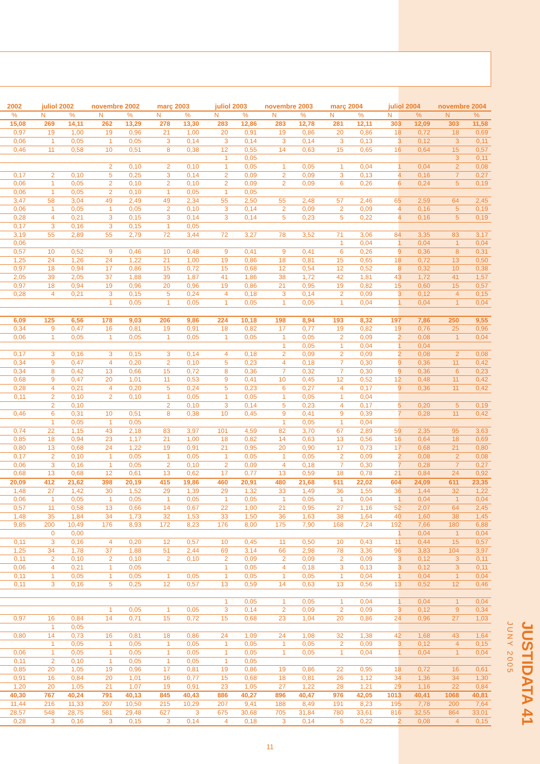| 2002 | juliol 2002 | | novembre 2002 | | març 2003 | | juliol 2003 | | novembre 2003 | | març 2004 | | juliol 2004 | | novembre 2004 | |
| --- | --- | --- | --- | --- | --- | --- | --- | --- | --- | --- | --- | --- | --- | --- | --- | --- |
| % | N | % | N | % | N | % | N | % | N | % | N | % | N | % | N | % |
| 15,08 | 269 | 14,11 | 262 | 13,29 | 278 | 13,30 | 283 | 12,86 | 283 | 12,78 | 281 | 12,11 | 303 | 12,09 | 303 | 11,58 |
| 0,97 | 19 | 1,00 | 19 | 0,96 | 21 | 1,00 | 20 | 0,91 | 19 | 0,86 | 20 | 0,86 | 18 | 0,72 | 18 | 0,69 |
| 0,06 | 1 | 0,05 | 1 | 0,05 | 3 | 0,14 | 3 | 0,14 | 3 | 0,14 | 3 | 0,13 | 3 | 0,12 | 3 | 0,11 |
| 0,46 | 11 | 0,58 | 10 | 0,51 | 8 | 0,38 | 12 | 0,55 | 14 | 0,63 | 15 | 0,65 | 16 | 0,64 | 15 | 0,57 |
| | | | | | | | 1 | 0,05 | | | | | | | 3 | 0,11 |
| | | | 2 | 0,10 | 2 | 0,10 | 1 | 0,05 | 1 | 0,05 | 1 | 0,04 | 1 | 0,04 | 2 | 0,08 |
| 0,17 | 2 | 0,10 | 5 | 0,25 | 3 | 0,14 | 2 | 0,09 | 2 | 0,09 | 3 | 0,13 | 4 | 0,16 | 7 | 0,27 |
| 0,06 | 1 | 0,05 | 2 | 0,10 | 2 | 0,10 | 2 | 0,09 | 2 | 0,09 | 6 | 0,26 | 6 | 0,24 | 5 | 0,19 |
| 0,06 | 1 | 0,05 | 2 | 0,10 | 1 | 0,05 | 1 | 0,05 | | | | | | | | |
| 3,47 | 58 | 3,04 | 49 | 2,49 | 49 | 2,34 | 55 | 2,50 | 55 | 2,48 | 57 | 2,46 | 65 | 2,59 | 64 | 2,45 |
| 0,06 | 1 | 0,05 | 1 | 0,05 | 2 | 0,10 | 3 | 0,14 | 2 | 0,09 | 2 | 0,09 | 4 | 0,16 | 5 | 0,19 |
| 0,28 | 4 | 0,21 | 3 | 0,15 | 3 | 0,14 | 3 | 0,14 | 5 | 0,23 | 5 | 0,22 | 4 | 0,16 | 5 | 0,19 |
| 0,17 | 3 | 0,16 | 3 | 0,15 | 1 | 0,05 | | | | | | | | | | |
| 3,19 | 55 | 2,89 | 55 | 2,79 | 72 | 3,44 | 72 | 3,27 | 78 | 3,52 | 71 | 3,06 | 84 | 3,35 | 83 | 3,17 |
| 0,06 | | | | | | | | | | | 1 | 0,04 | 1 | 0,04 | 1 | 0,04 |
| 0,57 | 10 | 0,52 | 9 | 0,46 | 10 | 0,48 | 9 | 0,41 | 9 | 0,41 | 6 | 0,26 | 9 | 0,36 | 8 | 0,31 |
| 1,25 | 24 | 1,26 | 24 | 1,22 | 21 | 1,00 | 19 | 0,86 | 18 | 0,81 | 15 | 0,65 | 18 | 0,72 | 13 | 0,50 |
| 0,97 | 18 | 0,94 | 17 | 0,86 | 15 | 0,72 | 15 | 0,68 | 12 | 0,54 | 12 | 0,52 | 8 | 0,32 | 10 | 0,38 |
| 2,05 | 39 | 2,05 | 37 | 1,88 | 39 | 1,87 | 41 | 1,86 | 38 | 1,72 | 42 | 1,81 | 43 | 1,72 | 41 | 1,57 |
| 0,97 | 18 | 0,94 | 19 | 0,96 | 20 | 0,96 | 19 | 0,86 | 21 | 0,95 | 19 | 0,82 | 15 | 0,60 | 15 | 0,57 |
| 0,28 | 4 | 0,21 | 3 | 0,15 | 5 | 0,24 | 4 | 0,18 | 3 | 0,14 | 2 | 0,09 | 3 | 0,12 | 4 | 0,15 |
| | | | 1 | 0,05 | 1 | 0,05 | 1 | 0,05 | 1 | 0,05 | 1 | 0,04 | 1 | 0,04 | 1 | 0,04 |
| 6,09 | 125 | 6,56 | 178 | 9,03 | 206 | 9,86 | 224 | 10,18 | 198 | 8,94 | 193 | 8,32 | 197 | 7,86 | 250 | 9,55 |
| 0,34 | 9 | 0,47 | 16 | 0,81 | 19 | 0,91 | 18 | 0,82 | 17 | 0,77 | 19 | 0,82 | 19 | 0,76 | 25 | 0,96 |
| 0,06 | 1 | 0,05 | 1 | 0,05 | 1 | 0,05 | 1 | 0,05 | 1 | 0,05 | 2 | 0,09 | 2 | 0,08 | 1 | 0,04 |
| | | | | | | | | | 1 | 0,05 | 1 | 0,04 | 1 | 0,04 | | |
| 0,17 | 3 | 0,16 | 3 | 0,15 | 3 | 0,14 | 4 | 0,18 | 2 | 0,09 | 2 | 0,09 | 2 | 0,08 | 2 | 0,08 |
| 0,34 | 9 | 0,47 | 4 | 0,20 | 2 | 0,10 | 5 | 0,23 | 4 | 0,18 | 7 | 0,30 | 9 | 0,36 | 11 | 0,42 |
| 0,34 | 8 | 0,42 | 13 | 0,66 | 15 | 0,72 | 8 | 0,36 | 7 | 0,32 | 7 | 0,30 | 9 | 0,36 | 6 | 0,23 |
| 0,68 | 9 | 0,47 | 20 | 1,01 | 11 | 0,53 | 9 | 0,41 | 10 | 0,45 | 12 | 0,52 | 12 | 0,48 | 11 | 0,42 |
| 0,28 | 4 | 0,21 | 4 | 0,20 | 5 | 0,24 | 5 | 0,23 | 6 | 0,27 | 4 | 0,17 | 9 | 0,36 | 11 | 0,42 |
| 0,11 | 2 | 0,10 | 2 | 0,10 | 1 | 0,05 | 1 | 0,05 | 1 | 0,05 | 1 | 0,04 | | | | |
| | 2 | 0,10 | | | 2 | 0,10 | 3 | 0,14 | 5 | 0,23 | 4 | 0,17 | 5 | 0,20 | 5 | 0,19 |
| 0,46 | 6 | 0,31 | 10 | 0,51 | 8 | 0,38 | 10 | 0,45 | 9 | 0,41 | 9 | 0,39 | 7 | 0,28 | 11 | 0,42 |
| | 1 | 0,05 | 1 | 0,05 | | | | | 1 | 0,05 | 1 | 0,04 | | | | |
| 0,74 | 22 | 1,15 | 43 | 2,18 | 83 | 3,97 | 101 | 4,59 | 82 | 3,70 | 67 | 2,89 | 59 | 2,35 | 95 | 3,63 |
| 0,85 | 18 | 0,94 | 23 | 1,17 | 21 | 1,00 | 18 | 0,82 | 14 | 0,63 | 13 | 0,56 | 16 | 0,64 | 18 | 0,69 |
| 0,80 | 13 | 0,68 | 24 | 1,22 | 19 | 0,91 | 21 | 0,95 | 20 | 0,90 | 17 | 0,73 | 17 | 0,68 | 21 | 0,80 |
| 0,17 | 2 | 0,10 | 1 | 0,05 | 1 | 0,05 | 1 | 0,05 | 1 | 0,05 | 2 | 0,09 | 2 | 0,08 | 2 | 0,08 |
| 0,06 | 3 | 0,16 | 1 | 0,05 | 2 | 0,10 | 2 | 0,09 | 4 | 0,18 | 7 | 0,30 | 7 | 0,28 | 7 | 0,27 |
| 0,68 | 13 | 0,68 | 12 | 0,61 | 13 | 0,62 | 17 | 0,77 | 13 | 0,59 | 18 | 0,78 | 21 | 0,84 | 24 | 0,92 |
| 20,09 | 412 | 21,62 | 398 | 20,19 | 415 | 19,86 | 460 | 20,91 | 480 | 21,68 | 511 | 22,02 | 604 | 24,09 | 611 | 23,35 |
| 1,48 | 27 | 1,42 | 30 | 1,52 | 29 | 1,39 | 29 | 1,32 | 33 | 1,49 | 36 | 1,55 | 36 | 1,44 | 32 | 1,22 |
| 0,06 | 1 | 0,05 | 1 | 0,05 | 1 | 0,05 | 1 | 0,05 | 1 | 0,05 | 1 | 0,04 | 1 | 0,04 | 1 | 0,04 |
| 0,57 | 11 | 0,58 | 13 | 0,66 | 14 | 0,67 | 22 | 1,00 | 21 | 0,95 | 27 | 1,16 | 52 | 2,07 | 64 | 2,45 |
| 1,48 | 35 | 1,84 | 34 | 1,73 | 32 | 1,53 | 33 | 1,50 | 36 | 1,63 | 38 | 1,64 | 40 | 1,60 | 38 | 1,45 |
| 9,85 | 200 | 10,49 | 176 | 8,93 | 172 | 8,23 | 176 | 8,00 | 175 | 7,90 | 168 | 7,24 | 192 | 7,66 | 180 | 6,88 |
| | 0 | 0,00 | | | | | | | | | | | 1 | 0,04 | 1 | 0,04 |
| 0,11 | 3 | 0,16 | 4 | 0,20 | 12 | 0,57 | 10 | 0,45 | 11 | 0,50 | 10 | 0,43 | 11 | 0,44 | 15 | 0,57 |
| 1,25 | 34 | 1,78 | 37 | 1,88 | 51 | 2,44 | 69 | 3,14 | 66 | 2,98 | 78 | 3,36 | 96 | 3,83 | 104 | 3,97 |
| 0,11 | 2 | 0,10 | 2 | 0,10 | 2 | 0,10 | 2 | 0,09 | 2 | 0,09 | 2 | 0,09 | 3 | 0,12 | 3 | 0,11 |
| 0,06 | 4 | 0,21 | 1 | 0,05 | | | 1 | 0,05 | 4 | 0,18 | 3 | 0,13 | 3 | 0,12 | 3 | 0,11 |
| 0,11 | 1 | 0,05 | 1 | 0,05 | 1 | 0,05 | 1 | 0,05 | 1 | 0,05 | 1 | 0,04 | 1 | 0,04 | 1 | 0,04 |
| 0,11 | 3 | 0,16 | 5 | 0,25 | 12 | 0,57 | 13 | 0,59 | 14 | 0,63 | 13 | 0,56 | 13 | 0,52 | 12 | 0,46 |
| | | | | | | | 1 | 0,05 | 1 | 0,05 | 1 | 0,04 | 1 | 0,04 | 1 | 0,04 |
| | | | 1 | 0,05 | 1 | 0,05 | 3 | 0,14 | 2 | 0,09 | 2 | 0,09 | 3 | 0,12 | 9 | 0,34 |
| 0,97 | 16 | 0,84 | 14 | 0,71 | 15 | 0,72 | 15 | 0,68 | 23 | 1,04 | 20 | 0,86 | 24 | 0,96 | 27 | 1,03 |
| | 1 | 0,05 | | | | | | | | | | | | | | |
| 0,80 | 14 | 0,73 | 16 | 0,81 | 18 | 0,86 | 24 | 1,09 | 24 | 1,08 | 32 | 1,38 | 42 | 1,68 | 43 | 1,64 |
| | 1 | 0,05 | 1 | 0,05 | 1 | 0,05 | 1 | 0,05 | 1 | 0,05 | 2 | 0,09 | 3 | 0,12 | 4 | 0,15 |
| 0,06 | 1 | 0,05 | 1 | 0,05 | 1 | 0,05 | 1 | 0,05 | 1 | 0,05 | 1 | 0,04 | 1 | 0,04 | 1 | 0,04 |
| 0,11 | 2 | 0,10 | 1 | 0,05 | 1 | 0,05 | 1 | 0,05 | | | | | | | | |
| 0,85 | 20 | 1,05 | 19 | 0,96 | 17 | 0,81 | 19 | 0,86 | 19 | 0,86 | 22 | 0,95 | 18 | 0,72 | 16 | 0,61 |
| 0,91 | 16 | 0,84 | 20 | 1,01 | 16 | 0,77 | 15 | 0,68 | 18 | 0,81 | 26 | 1,12 | 34 | 1,36 | 34 | 1,30 |
| 1,20 | 20 | 1,05 | 21 | 1,07 | 19 | 0,91 | 23 | 1,05 | 27 | 1,22 | 28 | 1,21 | 29 | 1,16 | 22 | 0,84 |
| 40,30 | 767 | 40,24 | 791 | 40,13 | 845 | 40,43 | 886 | 40,27 | 896 | 40,47 | 976 | 42,05 | 1013 | 40,41 | 1068 | 40,81 |
| 11,44 | 216 | 11,33 | 207 | 10,50 | 215 | 10,29 | 207 | 9,41 | 188 | 8,49 | 191 | 8,23 | 195 | 7,78 | 200 | 7,64 |
| 28,57 | 548 | 28,75 | 581 | 29,48 | 627 | 3 | 675 | 30,68 | 705 | 31,84 | 780 | 33,61 | 816 | 32,55 | 864 | 33,01 |
| 0,28 | 3 | 0,16 | 3 | 0,15 | 3 | 0,14 | 4 | 0,18 | 3 | 0,14 | 5 | 0,22 | 2 | 0,08 | 4 | 0,15 |
JUSTIDATA 41 JUNY 2005
11